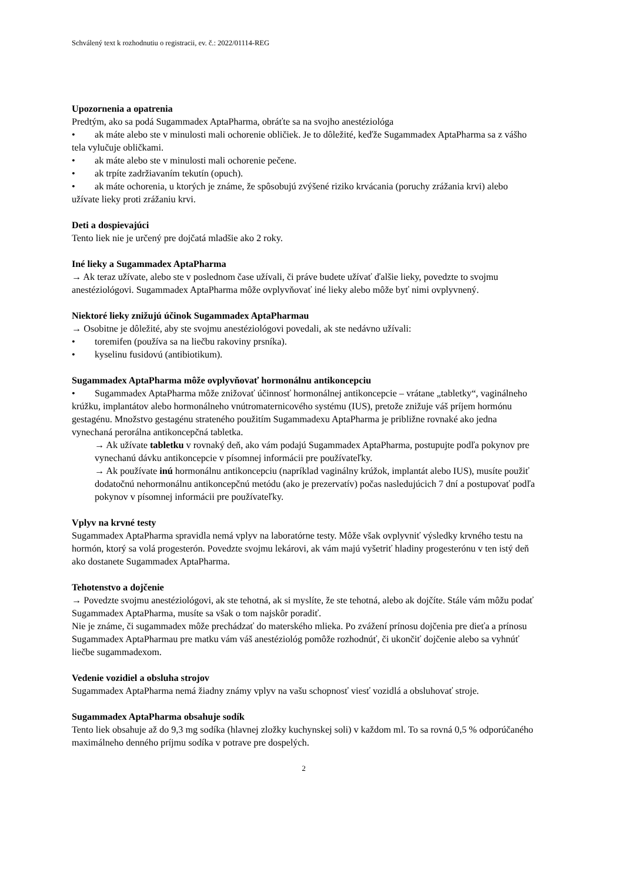Schválený text k rozhodnutiu o registracii, ev. č.: 2022/01114-REG
Upozornenia a opatrenia
Predtým, ako sa podá Sugammadex AptaPharma, obráťte sa na svojho anestéziológa
• ak máte alebo ste v minulosti mali ochorenie obličiek. Je to dôležité, keďže Sugammadex AptaPharma sa z vášho tela vylučuje obličkami.
• ak máte alebo ste v minulosti mali ochorenie pečene.
• ak trpíte zadržiavaním tekutín (opuch).
• ak máte ochorenia, u ktorých je známe, že spôsobujú zvýšené riziko krvácania (poruchy zrážania krvi) alebo užívate lieky proti zrážaniu krvi.
Deti a dospievajúci
Tento liek nie je určený pre dojčatá mladšie ako 2 roky.
Iné lieky a Sugammadex AptaPharma
→ Ak teraz užívate, alebo ste v poslednom čase užívali, či práve budete užívať ďalšie lieky, povedzte to svojmu anestéziológovi. Sugammadex AptaPharma môže ovplyvňovať iné lieky alebo môže byť nimi ovplyvnený.
Niektoré lieky znižujú účinok Sugammadex AptaPharmau
→ Osobitne je dôležité, aby ste svojmu anestéziológovi povedali, ak ste nedávno užívali:
• toremifen (používa sa na liečbu rakoviny prsníka).
• kyselinu fusidovú (antibiotikum).
Sugammadex AptaPharma môže ovplyvňovať hormonálnu antikoncepciu
• Sugammadex AptaPharma môže znižovať účinnosť hormonálnej antikoncepcie – vrátane „tabletky“, vaginálneho krúžku, implantátov alebo hormonálneho vnútromaternicového systému (IUS), pretože znižuje váš príjem hormónu gestagénu. Množstvo gestagénu strateného použitím Sugammadexu AptaPharma je približne rovnaké ako jedna vynechaná perorálna antikoncepčná tabletka.
→ Ak užívate tabletku v rovnaký deň, ako vám podajú Sugammadex AptaPharma, postupujte podľa pokynov pre vynechanú dávku antikoncepcie v písomnej informácii pre používateľky.
→ Ak používate inú hormonálnu antikoncepciu (napríklad vaginálny krúžok, implantát alebo IUS), musíte použiť dodatočnú nehormonálnu antikoncepčnú metódu (ako je prezervatív) počas nasledujúcich 7 dní a postupovať podľa pokynov v písomnej informácii pre používateľky.
Vplyv na krvné testy
Sugammadex AptaPharma spravidla nemá vplyv na laboratórne testy. Môže však ovplyvniť výsledky krvného testu na hormón, ktorý sa volá progesterón. Povedzte svojmu lekárovi, ak vám majú vyšetriť hladiny progesterónu v ten istý deň ako dostanete Sugammadex AptaPharma.
Tehotenstvo a dojčenie
→ Povedzte svojmu anestéziológovi, ak ste tehotná, ak si myslíte, že ste tehotná, alebo ak dojčíte. Stále vám môžu podať Sugammadex AptaPharma, musíte sa však o tom najskôr poradiť.
Nie je známe, či sugammadex môže prechádzať do materského mlieka. Po zvážení prínosu dojčenia pre dieťa a prínosu Sugammadex AptaPharmau pre matku vám váš anestéziológ pomôže rozhodnúť, či ukončiť dojčenie alebo sa vyhnúť liečbe sugammadexom.
Vedenie vozidiel a obsluha strojov
Sugammadex AptaPharma nemá žiadny známy vplyv na vašu schopnosť viesť vozidlá a obsluhovať stroje.
Sugammadex AptaPharma obsahuje sodík
Tento liek obsahuje až do 9,3 mg sodíka (hlavnej zložky kuchynskej soli) v každom ml. To sa rovná 0,5 % odporúčaného maximálneho denného príjmu sodíka v potrave pre dospelých.
2